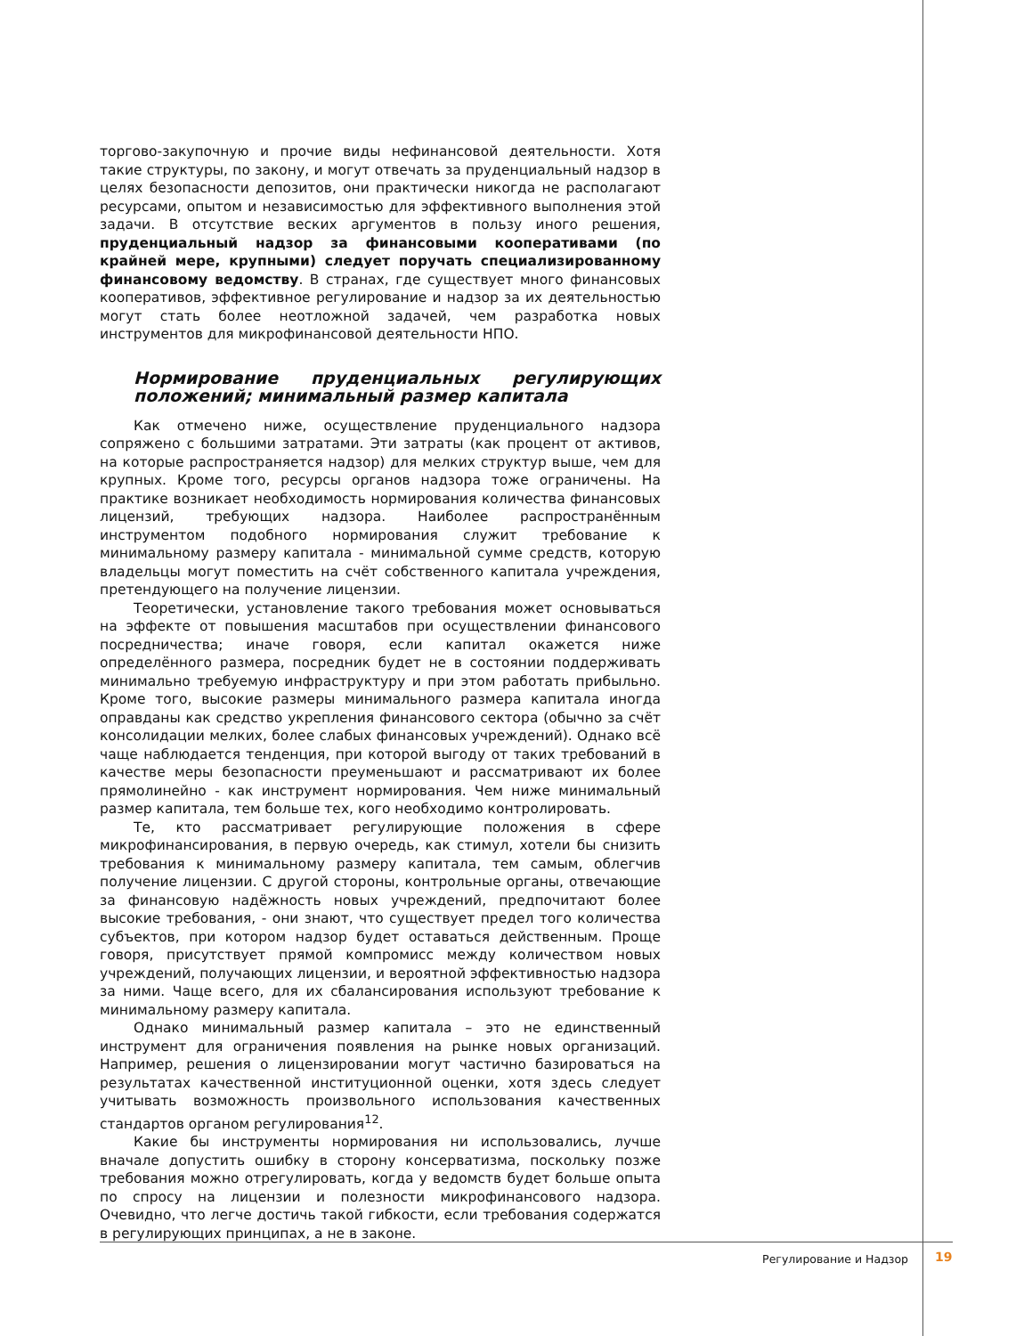торгово-закупочную и прочие виды нефинансовой деятельности. Хотя такие структуры, по закону, и могут отвечать за пруденциальный надзор в целях безопасности депозитов, они практически никогда не располагают ресурсами, опытом и независимостью для эффективного выполнения этой задачи. В отсутствие веских аргументов в пользу иного решения, пруденциальный надзор за финансовыми кооперативами (по крайней мере, крупными) следует поручать специализированному финансовому ведомству. В странах, где существует много финансовых кооперативов, эффективное регулирование и надзор за их деятельностью могут стать более неотложной задачей, чем разработка новых инструментов для микрофинансовой деятельности НПО.
Нормирование пруденциальных регулирующих положений; минимальный размер капитала
Как отмечено ниже, осуществление пруденциального надзора сопряжено с большими затратами. Эти затраты (как процент от активов, на которые распространяется надзор) для мелких структур выше, чем для крупных. Кроме того, ресурсы органов надзора тоже ограничены. На практике возникает необходимость нормирования количества финансовых лицензий, требующих надзора. Наиболее распространённым инструментом подобного нормирования служит требование к минимальному размеру капитала - минимальной сумме средств, которую владельцы могут поместить на счёт собственного капитала учреждения, претендующего на получение лицензии.
Теоретически, установление такого требования может основываться на эффекте от повышения масштабов при осуществлении финансового посредничества; иначе говоря, если капитал окажется ниже определённого размера, посредник будет не в состоянии поддерживать минимально требуемую инфраструктуру и при этом работать прибыльно. Кроме того, высокие размеры минимального размера капитала иногда оправданы как средство укрепления финансового сектора (обычно за счёт консолидации мелких, более слабых финансовых учреждений). Однако всё чаще наблюдается тенденция, при которой выгоду от таких требований в качестве меры безопасности преуменьшают и рассматривают их более прямолинейно - как инструмент нормирования. Чем ниже минимальный размер капитала, тем больше тех, кого необходимо контролировать.
Те, кто рассматривает регулирующие положения в сфере микрофинансирования, в первую очередь, как стимул, хотели бы снизить требования к минимальному размеру капитала, тем самым, облегчив получение лицензии. С другой стороны, контрольные органы, отвечающие за финансовую надёжность новых учреждений, предпочитают более высокие требования, - они знают, что существует предел того количества субъектов, при котором надзор будет оставаться действенным. Проще говоря, присутствует прямой компромисс между количеством новых учреждений, получающих лицензии, и вероятной эффективностью надзора за ними. Чаще всего, для их сбалансирования используют требование к минимальному размеру капитала.
Однако минимальный размер капитала – это не единственный инструмент для ограничения появления на рынке новых организаций. Например, решения о лицензировании могут частично базироваться на результатах качественной институционной оценки, хотя здесь следует учитывать возможность произвольного использования качественных стандартов органом регулирования<sup>12</sup>.
Какие бы инструменты нормирования ни использовались, лучше вначале допустить ошибку в сторону консерватизма, поскольку позже требования можно отрегулировать, когда у ведомств будет больше опыта по спросу на лицензии и полезности микрофинансового надзора. Очевидно, что легче достичь такой гибкости, если требования содержатся в регулирующих принципах, а не в законе.
Регулирование и Надзор 19